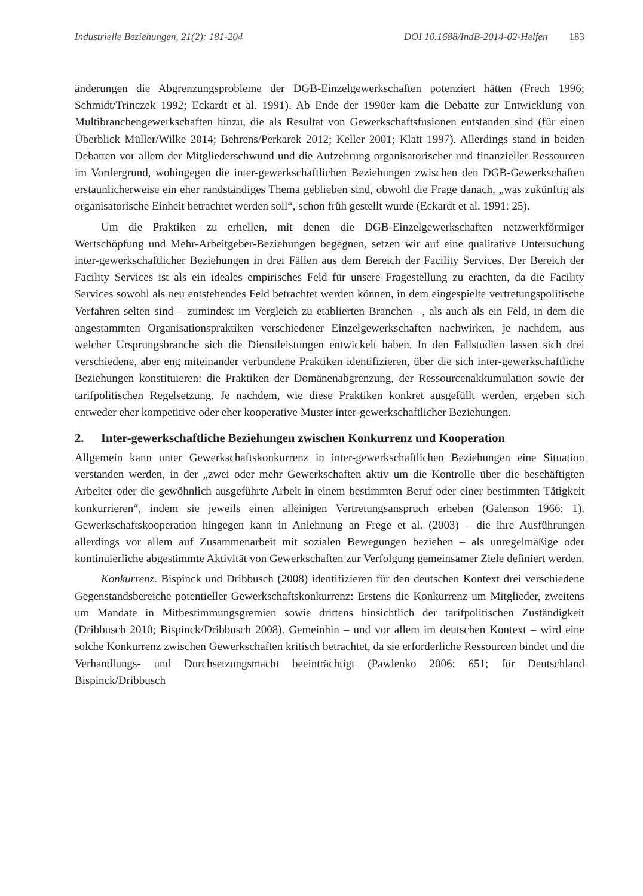Industrielle Beziehungen, 21(2): 181-204 DOI 10.1688/IndB-2014-02-Helfen 183
änderungen die Abgrenzungsprobleme der DGB-Einzelgewerkschaften potenziert hätten (Frech 1996; Schmidt/Trinczek 1992; Eckardt et al. 1991). Ab Ende der 1990er kam die Debatte zur Entwicklung von Multibranchengewerkschaften hinzu, die als Resultat von Gewerkschaftsfusionen entstanden sind (für einen Überblick Müller/Wilke 2014; Behrens/Perkarek 2012; Keller 2001; Klatt 1997). Allerdings stand in beiden Debatten vor allem der Mitgliederschwund und die Aufzehrung organisatorischer und finanzieller Ressourcen im Vordergrund, wohingegen die inter-gewerkschaftlichen Beziehungen zwischen den DGB-Gewerkschaften erstaunlicherweise ein eher randständiges Thema geblieben sind, obwohl die Frage danach, „was zukünftig als organisatorische Einheit betrachtet werden soll“, schon früh gestellt wurde (Eckardt et al. 1991: 25).
Um die Praktiken zu erhellen, mit denen die DGB-Einzelgewerkschaften netzwerkförmiger Wertschöpfung und Mehr-Arbeitgeber-Beziehungen begegnen, setzen wir auf eine qualitative Untersuchung inter-gewerkschaftlicher Beziehungen in drei Fällen aus dem Bereich der Facility Services. Der Bereich der Facility Services ist als ein ideales empirisches Feld für unsere Fragestellung zu erachten, da die Facility Services sowohl als neu entstehendes Feld betrachtet werden können, in dem eingespielte vertretungspolitische Verfahren selten sind – zumindest im Vergleich zu etablierten Branchen –, als auch als ein Feld, in dem die angestammten Organisationspraktiken verschiedener Einzelgewerkschaften nachwirken, je nachdem, aus welcher Ursprungsbranche sich die Dienstleistungen entwickelt haben. In den Fallstudien lassen sich drei verschiedene, aber eng miteinander verbundene Praktiken identifizieren, über die sich inter-gewerkschaftliche Beziehungen konstituieren: die Praktiken der Domänenabgrenzung, der Ressourcenakkumulation sowie der tarifpolitischen Regelsetzung. Je nachdem, wie diese Praktiken konkret ausgefüllt werden, ergeben sich entweder eher kompetitive oder eher kooperative Muster inter-gewerkschaftlicher Beziehungen.
2. Inter-gewerkschaftliche Beziehungen zwischen Konkurrenz und Kooperation
Allgemein kann unter Gewerkschaftskonkurrenz in inter-gewerkschaftlichen Beziehungen eine Situation verstanden werden, in der „zwei oder mehr Gewerkschaften aktiv um die Kontrolle über die beschäftigten Arbeiter oder die gewöhnlich ausgeführte Arbeit in einem bestimmten Beruf oder einer bestimmten Tätigkeit konkurrieren“, indem sie jeweils einen alleinigen Vertretungsanspruch erheben (Galenson 1966: 1). Gewerkschaftskooperation hingegen kann in Anlehnung an Frege et al. (2003) – die ihre Ausführungen allerdings vor allem auf Zusammenarbeit mit sozialen Bewegungen beziehen – als unregelmäßige oder kontinuierliche abgestimmte Aktivität von Gewerkschaften zur Verfolgung gemeinsamer Ziele definiert werden.
Konkurrenz. Bispinck und Dribbusch (2008) identifizieren für den deutschen Kontext drei verschiedene Gegenstandsbereiche potentieller Gewerkschaftskonkurrenz: Erstens die Konkurrenz um Mitglieder, zweitens um Mandate in Mitbestimmungsgremien sowie drittens hinsichtlich der tarifpolitischen Zuständigkeit (Dribbusch 2010; Bispinck/Dribbusch 2008). Gemeinhin – und vor allem im deutschen Kontext – wird eine solche Konkurrenz zwischen Gewerkschaften kritisch betrachtet, da sie erforderliche Ressourcen bindet und die Verhandlungs- und Durchsetzungsmacht beeinträchtigt (Pawlenko 2006: 651; für Deutschland Bispinck/Dribbusch